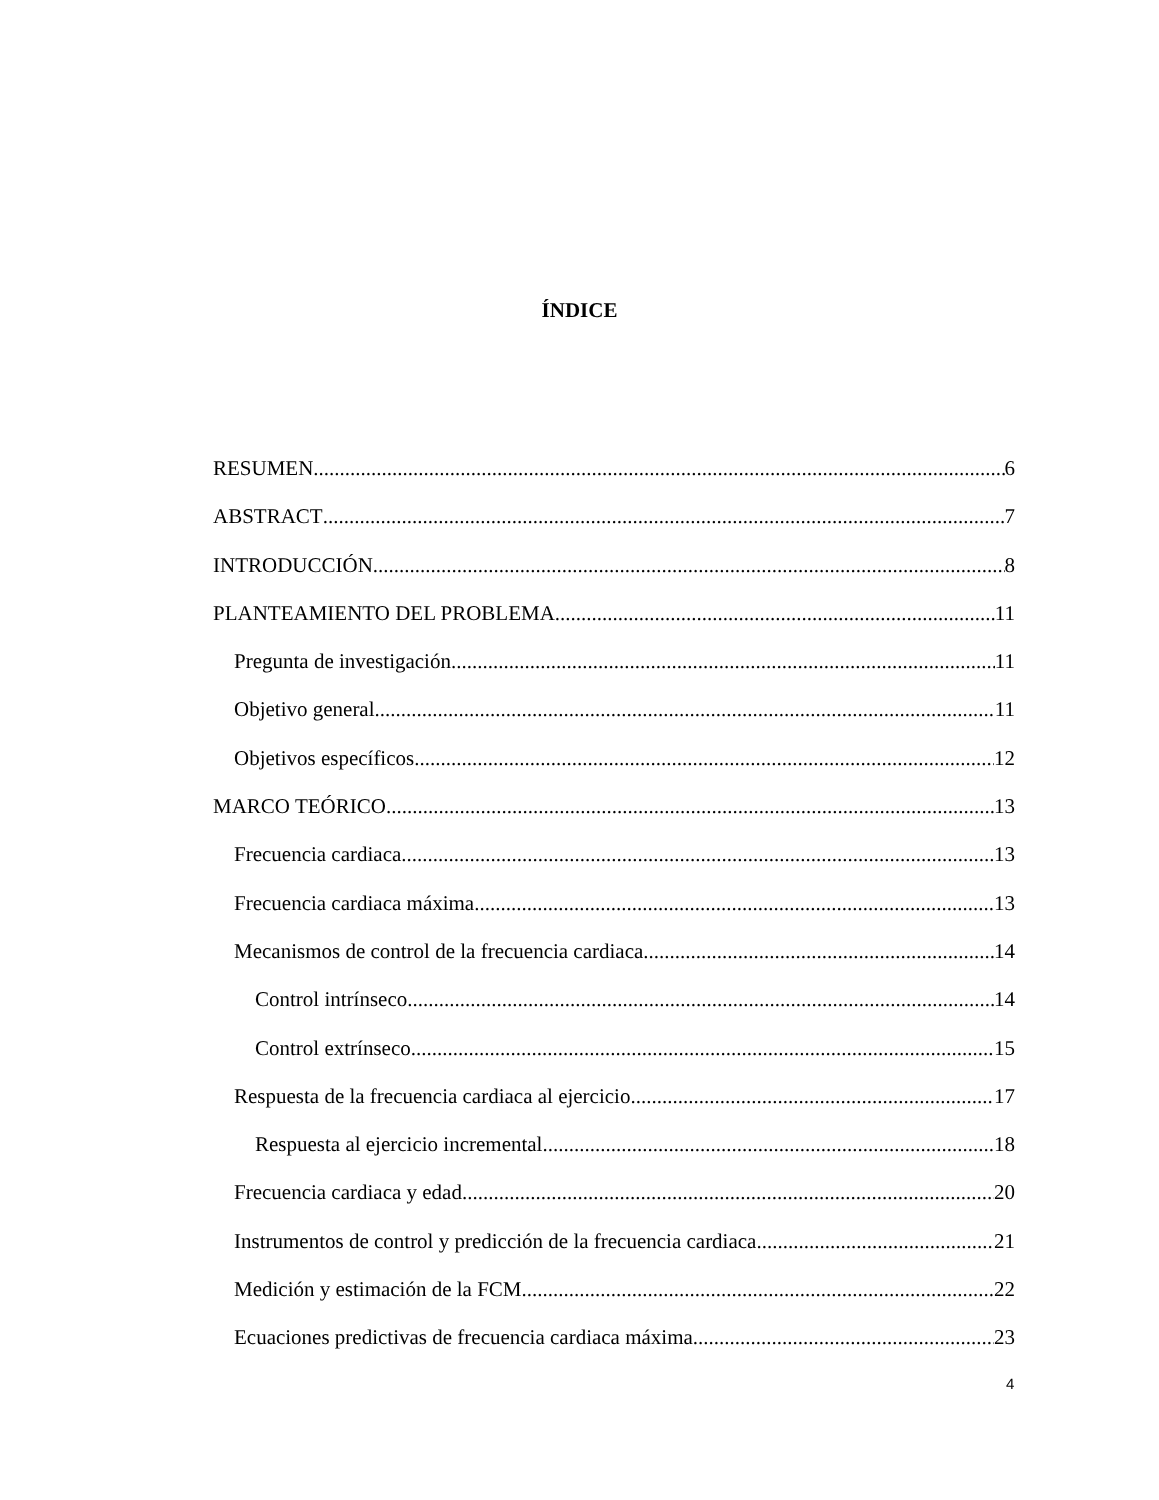ÍNDICE
RESUMEN 6
ABSTRACT 7
INTRODUCCIÓN 8
PLANTEAMIENTO DEL PROBLEMA 11
Pregunta de investigación 11
Objetivo general 11
Objetivos específicos 12
MARCO TEÓRICO 13
Frecuencia cardiaca 13
Frecuencia cardiaca máxima 13
Mecanismos de control de la frecuencia cardiaca 14
Control intrínseco 14
Control extrínseco 15
Respuesta de la frecuencia cardiaca al ejercicio 17
Respuesta al ejercicio incremental 18
Frecuencia cardiaca y edad 20
Instrumentos de control y predicción de la frecuencia cardiaca 21
Medición y estimación de la FCM 22
Ecuaciones predictivas de frecuencia cardiaca máxima 23
4